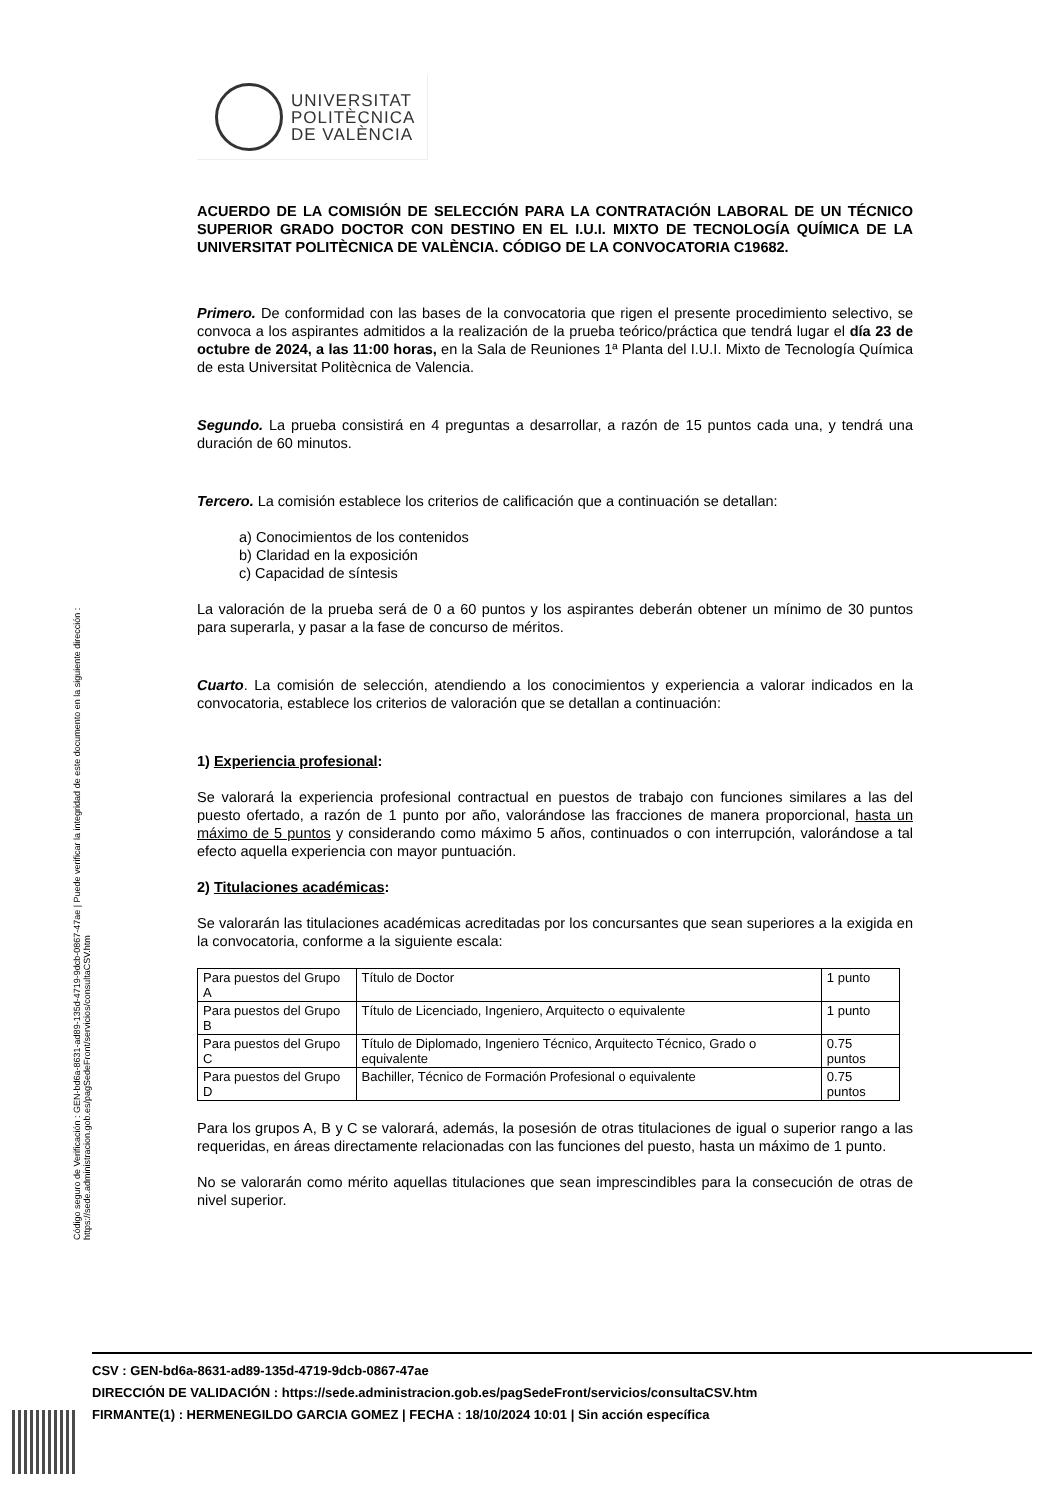Código seguro de Verificación : GEN-bd6a-8631-ad89-135d-4719-9dcb-0867-47ae | Puede verificar la integridad de este documento en la siguiente dirección : https://sede.administracion.gob.es/pagSedeFront/servicios/consultaCSV.htm
UNIVERSITAT
POLITÈCNICA
DE VALÈNCIA
ACUERDO DE LA COMISIÓN DE SELECCIÓN PARA LA CONTRATACIÓN LABORAL DE UN TÉCNICO SUPERIOR GRADO DOCTOR CON DESTINO EN EL I.U.I. MIXTO DE TECNOLOGÍA QUÍMICA DE LA UNIVERSITAT POLITÈCNICA DE VALÈNCIA. CÓDIGO DE LA CONVOCATORIA C19682.
Primero. De conformidad con las bases de la convocatoria que rigen el presente procedimiento selectivo, se convoca a los aspirantes admitidos a la realización de la prueba teórico/práctica que tendrá lugar el día 23 de octubre de 2024, a las 11:00 horas, en la Sala de Reuniones 1ª Planta del I.U.I. Mixto de Tecnología Química de esta Universitat Politècnica de Valencia.
Segundo. La prueba consistirá en 4 preguntas a desarrollar, a razón de 15 puntos cada una, y tendrá una duración de 60 minutos.
Tercero. La comisión establece los criterios de calificación que a continuación se detallan:
a) Conocimientos de los contenidos
b) Claridad en la exposición
c) Capacidad de síntesis
La valoración de la prueba será de 0 a 60 puntos y los aspirantes deberán obtener un mínimo de 30 puntos para superarla, y pasar a la fase de concurso de méritos.
Cuarto. La comisión de selección, atendiendo a los conocimientos y experiencia a valorar indicados en la convocatoria, establece los criterios de valoración que se detallan a continuación:
1) Experiencia profesional:
Se valorará la experiencia profesional contractual en puestos de trabajo con funciones similares a las del puesto ofertado, a razón de 1 punto por año, valorándose las fracciones de manera proporcional, hasta un máximo de 5 puntos y considerando como máximo 5 años, continuados o con interrupción, valorándose a tal efecto aquella experiencia con mayor puntuación.
2) Titulaciones académicas:
Se valorarán las titulaciones académicas acreditadas por los concursantes que sean superiores a la exigida en la convocatoria, conforme a la siguiente escala:
| Para puestos del Grupo A | Título de Doctor | 1 punto |
| Para puestos del Grupo B | Título de Licenciado, Ingeniero, Arquitecto o equivalente | 1 punto |
| Para puestos del Grupo C | Título de Diplomado, Ingeniero Técnico, Arquitecto Técnico, Grado o equivalente | 0.75 puntos |
| Para puestos del Grupo D | Bachiller, Técnico de Formación Profesional o equivalente | 0.75 puntos |
Para los grupos A, B y C se valorará, además, la posesión de otras titulaciones de igual o superior rango a las requeridas, en áreas directamente relacionadas con las funciones del puesto, hasta un máximo de 1 punto.
No se valorarán como mérito aquellas titulaciones que sean imprescindibles para la consecución de otras de nivel superior.
CSV : GEN-bd6a-8631-ad89-135d-4719-9dcb-0867-47ae
DIRECCIÓN DE VALIDACIÓN : https://sede.administracion.gob.es/pagSedeFront/servicios/consultaCSV.htm
FIRMANTE(1) : HERMENEGILDO GARCIA GOMEZ | FECHA : 18/10/2024 10:01 | Sin acción específica